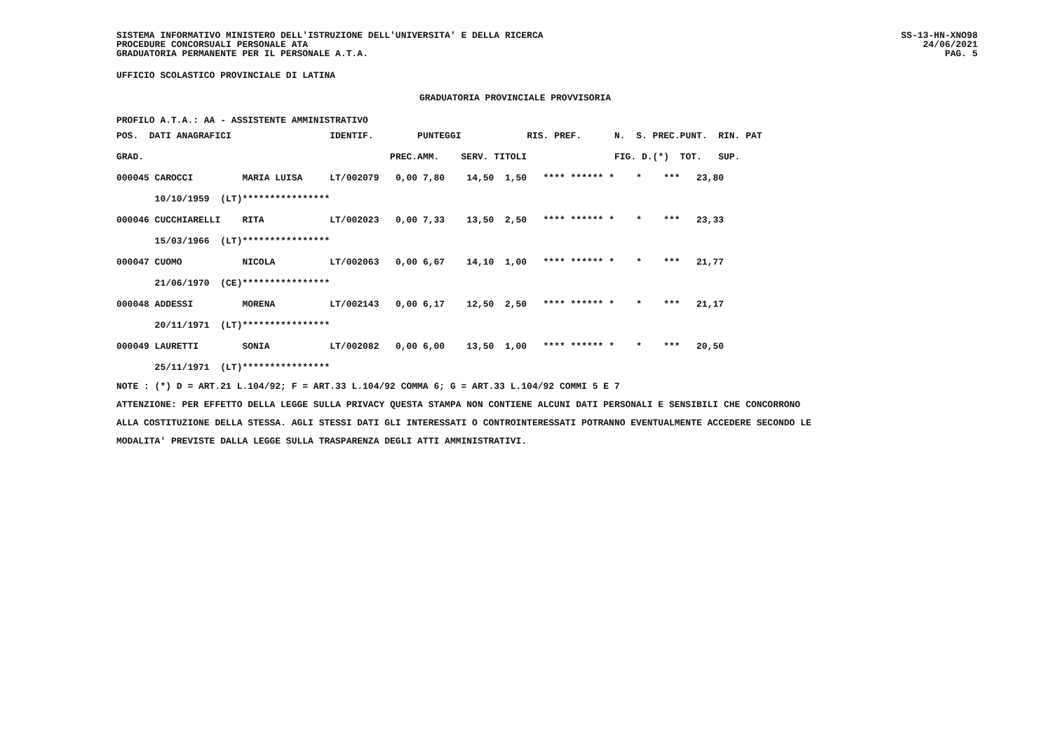SISTEMA INFORMATIVO MINISTERO DELL'ISTRUZIONE DELL'UNIVERSITA' E DELLA RICERCA
PROCEDURE CONCORSUALI PERSONALE ATA
GRADUATORIA PERMANENTE PER IL PERSONALE A.T.A.
SS-13-HN-XNO98
24/06/2021
PAG. 5
UFFICIO SCOLASTICO PROVINCIALE DI LATINA
GRADUATORIA PROVINCIALE PROVVISORIA
PROFILO A.T.A.: AA - ASSISTENTE AMMINISTRATIVO
| POS. DATI ANAGRAFICI | | | IDENTIF. | | PUNTEGGI | | | RIS. PREF. | N. S. | PREC. | PUNT. RIN. PAT |
| GRAD. | | | | PREC. | AMM. | SERV. | TITOLI | | FIG. D. | (*) | TOT. SUP. |
| 000045 CAROCCI | | MARIA LUISA | LT/002079 | 0,00 | 7,80 | 14,50 | 1,50 | **** ****** * | * | *** | 23,80 |
| 10/10/1959 (LT) | | **************** | | | | | | | | | |
| 000046 CUCCHIARELLI | | RITA | LT/002023 | 0,00 | 7,33 | 13,50 | 2,50 | **** ****** * | * | *** | 23,33 |
| 15/03/1966 (LT) | | **************** | | | | | | | | | |
| 000047 CUOMO | | NICOLA | LT/002063 | 0,00 | 6,67 | 14,10 | 1,00 | **** ****** * | * | *** | 21,77 |
| 21/06/1970 (CE) | | **************** | | | | | | | | | |
| 000048 ADDESSI | | MORENA | LT/002143 | 0,00 | 6,17 | 12,50 | 2,50 | **** ****** * | * | *** | 21,17 |
| 20/11/1971 (LT) | | **************** | | | | | | | | | |
| 000049 LAURETTI | | SONIA | LT/002082 | 0,00 | 6,00 | 13,50 | 1,00 | **** ****** * | * | *** | 20,50 |
| 25/11/1971 (LT) | | **************** | | | | | | | | | |
NOTE : (*) D = ART.21 L.104/92; F = ART.33 L.104/92 COMMA 6; G = ART.33 L.104/92 COMMI 5 E 7
ATTENZIONE: PER EFFETTO DELLA LEGGE SULLA PRIVACY QUESTA STAMPA NON CONTIENE ALCUNI DATI PERSONALI E SENSIBILI CHE CONCORRONO
ALLA COSTITUZIONE DELLA STESSA. AGLI STESSI DATI GLI INTERESSATI O CONTROINTERESSATI POTRANNO EVENTUALMENTE ACCEDERE SECONDO LE
MODALITA' PREVISTE DALLA LEGGE SULLA TRASPARENZA DEGLI ATTI AMMINISTRATIVI.